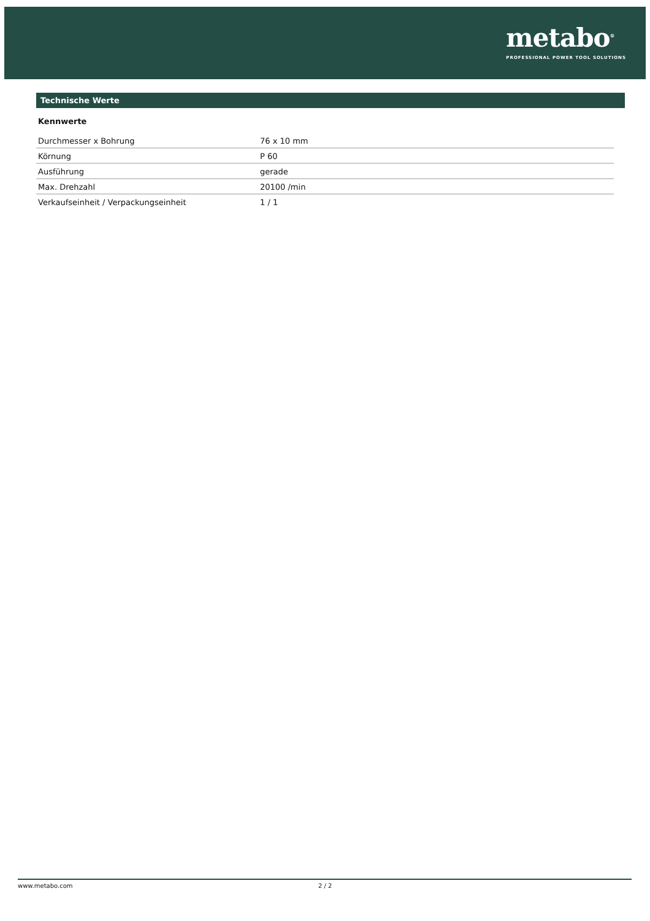metabo<sup>®</sup>
PROFESSIONAL POWER TOOL SOLUTIONS
Technische Werte
Kennwerte
| Durchmesser x Bohrung | 76 x 10 mm |
| Körnung | P 60 |
| Ausführung | gerade |
| Max. Drehzahl | 20100 /min |
| Verkaufseinheit / Verpackungseinheit | 1 / 1 |
www.metabo.com 2 / 2